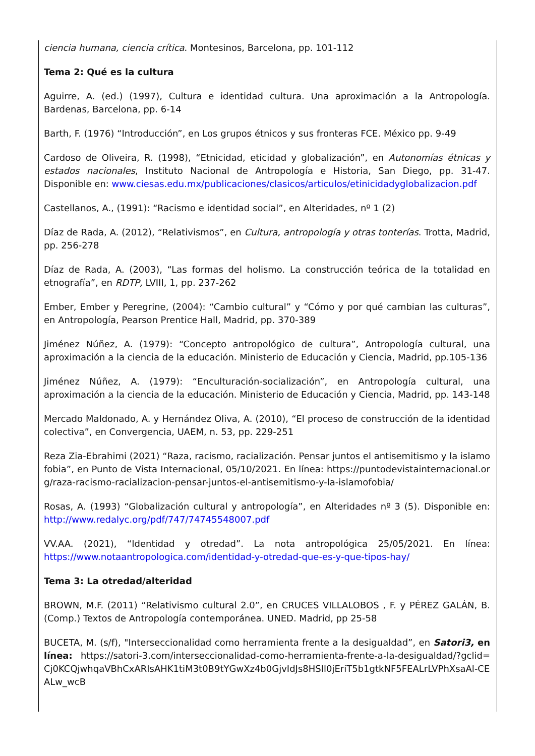ciencia humana, ciencia crítica. Montesinos, Barcelona, pp. 101-112
Tema 2: Qué es la cultura
Aguirre, A. (ed.) (1997), Cultura e identidad cultura. Una aproximación a la Antropología. Bardenas, Barcelona, pp. 6-14
Barth, F. (1976) “Introducción”, en Los grupos étnicos y sus fronteras FCE. México pp. 9-49
Cardoso de Oliveira, R. (1998), “Etnicidad, eticidad y globalización”, en Autonomías étnicas y estados nacionales, Instituto Nacional de Antropología e Historia, San Diego, pp. 31-47. Disponible en: www.ciesas.edu.mx/publicaciones/clasicos/articulos/etinicidadyglobalizacion.pdf
Castellanos, A., (1991): “Racismo e identidad social”, en Alteridades, nº 1 (2)
Díaz de Rada, A. (2012), “Relativismos”, en Cultura, antropología y otras tonterías. Trotta, Madrid, pp. 256-278
Díaz de Rada, A. (2003), “Las formas del holismo. La construcción teórica de la totalidad en etnografía”, en RDTP, LVIII, 1, pp. 237-262
Ember, Ember y Peregrine, (2004): “Cambio cultural” y “Cómo y por qué cambian las culturas”, en Antropología, Pearson Prentice Hall, Madrid, pp. 370-389
Jiménez Núñez, A. (1979): “Concepto antropológico de cultura”, Antropología cultural, una aproximación a la ciencia de la educación. Ministerio de Educación y Ciencia, Madrid, pp.105-136
Jiménez Núñez, A. (1979): “Enculturación-socialización”, en Antropología cultural, una aproximación a la ciencia de la educación. Ministerio de Educación y Ciencia, Madrid, pp. 143-148
Mercado Maldonado, A. y Hernández Oliva, A. (2010), “El proceso de construcción de la identidad colectiva”, en Convergencia, UAEM, n. 53, pp. 229-251
Reza Zia-Ebrahimi (2021) “Raza, racismo, racialización. Pensar juntos el antisemitismo y la islamofobia”, en Punto de Vista Internacional, 05/10/2021. En línea: https://puntodevistainternacional.org/raza-racismo-racializacion-pensar-juntos-el-antisemitismo-y-la-islamofobia/
Rosas, A. (1993) “Globalización cultural y antropología”, en Alteridades nº 3 (5). Disponible en: http://www.redalyc.org/pdf/747/74745548007.pdf
VV.AA. (2021), “Identidad y otredad”. La nota antropológica 25/05/2021. En línea: https://www.notaantropologica.com/identidad-y-otredad-que-es-y-que-tipos-hay/
Tema 3: La otredad/alteridad
BROWN, M.F. (2011) “Relativismo cultural 2.0”, en CRUCES VILLALOBOS , F. y PÉREZ GALÁN, B. (Comp.) Textos de Antropología contemporánea. UNED. Madrid, pp 25-58
BUCETA, M. (s/f), "Interseccionalidad como herramienta frente a la desigualdad”, en Satori3, en línea: https://satori-3.com/interseccionalidad-como-herramienta-frente-a-la-desigualdad/?gclid=Cj0KCQjwhqaVBhCxARIsAHK1tiM3t0B9tYGwXz4b0GjvIdJs8HSIl0jEriT5b1gtkNF5FEALrLVPhXsaAl-CEALw_wcB